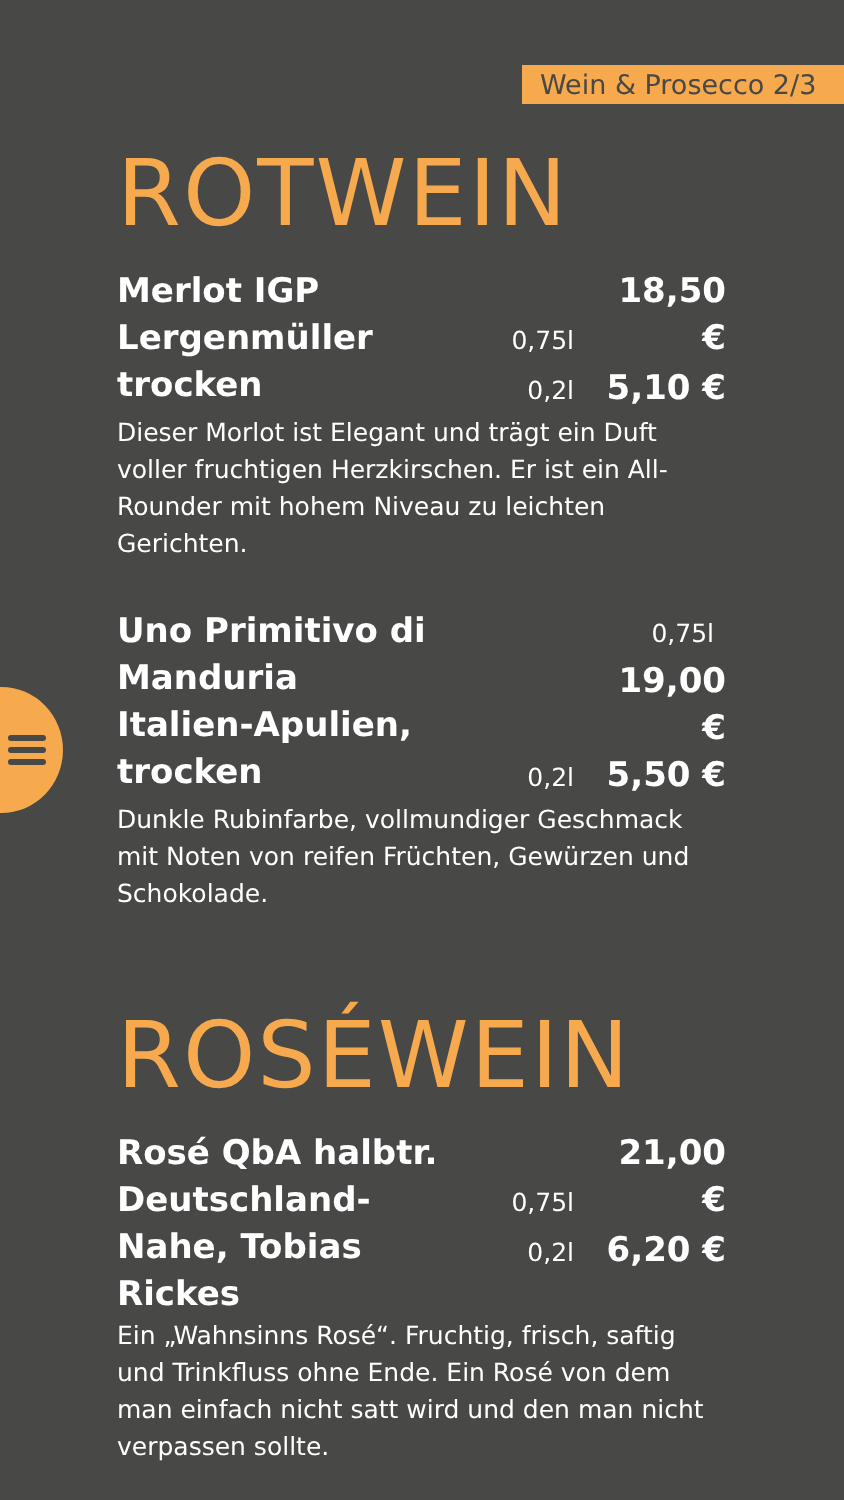Wein & Prosecco 2/3
ROTWEIN
Merlot IGP Lergenmüller trocken
0,75l 18,50 €
0,2l 5,10 €
Dieser Morlot ist Elegant und trägt ein Duft voller fruchtigen Herzkirschen. Er ist ein All-Rounder mit hohem Niveau zu leichten Gerichten.
Uno Primitivo di Manduria
Italien-Apulien, trocken
0,75l 19,00 €
0,2l 5,50 €
Dunkle Rubinfarbe, vollmundiger Geschmack mit Noten von reifen Früchten, Gewürzen und Schokolade.
ROSÉWEIN
Rosé QbA halbtr. Deutschland-Nahe, Tobias Rickes
0,75l 21,00 €
0,2l 6,20 €
Ein „Wahnsinns Rosé“. Fruchtig, frisch, saftig und Trinkfluss ohne Ende. Ein Rosé von dem man einfach nicht satt wird und den man nicht verpassen sollte.